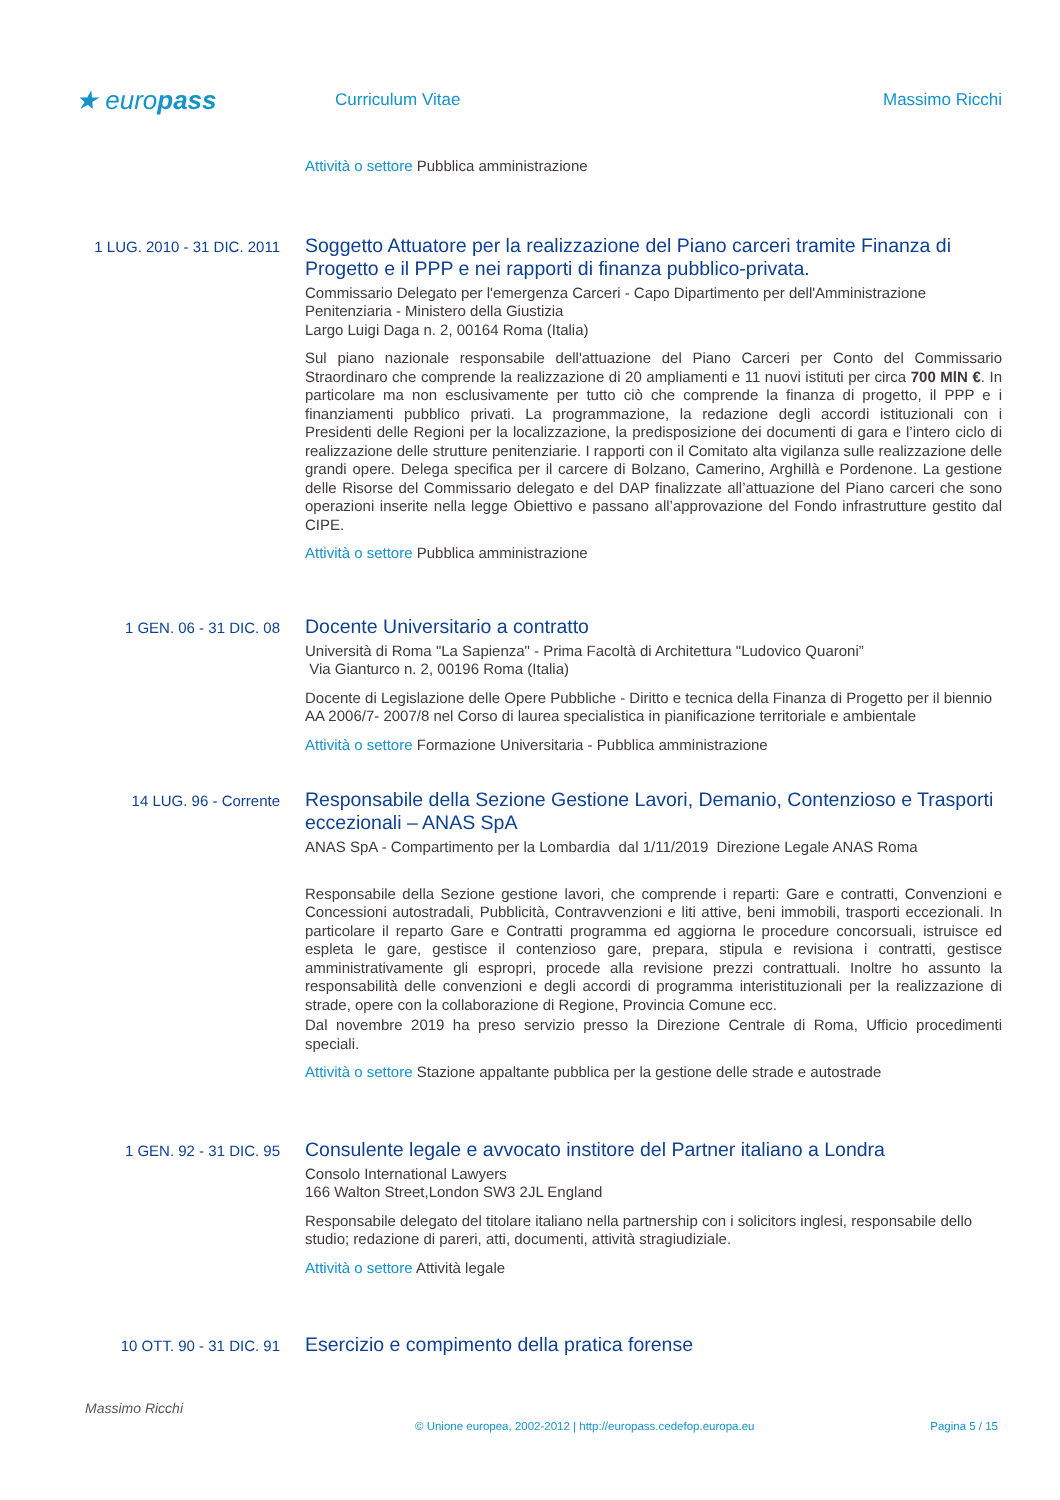★ europass
Curriculum Vitae Massimo Ricchi
Attività o settore Pubblica amministrazione
1 LUG. 2010 - 31 DIC. 2011
Soggetto Attuatore per la realizzazione del Piano carceri tramite Finanza di Progetto e il PPP e nei rapporti di finanza pubblico-privata.
Commissario Delegato per l'emergenza Carceri - Capo Dipartimento per dell'Amministrazione Penitenziaria - Ministero della Giustizia
Largo Luigi Daga n. 2, 00164 Roma (Italia)
Sul piano nazionale responsabile dell'attuazione del Piano Carceri per Conto del Commissario Straordinaro che comprende la realizzazione di 20 ampliamenti e 11 nuovi istituti per circa 700 MlN €. In particolare ma non esclusivamente per tutto ciò che comprende la finanza di progetto, il PPP e i finanziamenti pubblico privati. La programmazione, la redazione degli accordi istituzionali con i Presidenti delle Regioni per la localizzazione, la predisposizione dei documenti di gara e l’intero ciclo di realizzazione delle strutture penitenziarie. I rapporti con il Comitato alta vigilanza sulle realizzazione delle grandi opere. Delega specifica per il carcere di Bolzano, Camerino, Arghillà e Pordenone. La gestione delle Risorse del Commissario delegato e del DAP finalizzate all’attuazione del Piano carceri che sono operazioni inserite nella legge Obiettivo e passano all’approvazione del Fondo infrastrutture gestito dal CIPE.
Attività o settore Pubblica amministrazione
1 GEN. 06 - 31 DIC. 08
Docente Universitario a contratto
Università di Roma "La Sapienza" - Prima Facoltà di Architettura "Ludovico Quaroni”
Via Gianturco n. 2, 00196 Roma (Italia)
Docente di Legislazione delle Opere Pubbliche - Diritto e tecnica della Finanza di Progetto per il biennio AA 2006/7- 2007/8 nel Corso di laurea specialistica in pianificazione territoriale e ambientale
Attività o settore Formazione Universitaria - Pubblica amministrazione
14 LUG. 96 - Corrente
Responsabile della Sezione Gestione Lavori, Demanio, Contenzioso e Trasporti eccezionali – ANAS SpA
ANAS SpA - Compartimento per la Lombardia dal 1/11/2019 Direzione Legale ANAS Roma
Responsabile della Sezione gestione lavori, che comprende i reparti: Gare e contratti, Convenzioni e Concessioni autostradali, Pubblicità, Contravvenzioni e liti attive, beni immobili, trasporti eccezionali. In particolare il reparto Gare e Contratti programma ed aggiorna le procedure concorsuali, istruisce ed espleta le gare, gestisce il contenzioso gare, prepara, stipula e revisiona i contratti, gestisce amministrativamente gli espropri, procede alla revisione prezzi contrattuali. Inoltre ho assunto la responsabilità delle convenzioni e degli accordi di programma interistituzionali per la realizzazione di strade, opere con la collaborazione di Regione, Provincia Comune ecc.
Dal novembre 2019 ha preso servizio presso la Direzione Centrale di Roma, Ufficio procedimenti speciali.
Attività o settore Stazione appaltante pubblica per la gestione delle strade e autostrade
1 GEN. 92 - 31 DIC. 95
Consulente legale e avvocato institore del Partner italiano a Londra
Consolo International Lawyers
166 Walton Street,London SW3 2JL England
Responsabile delegato del titolare italiano nella partnership con i solicitors inglesi, responsabile dello studio; redazione di pareri, atti, documenti, attività stragiudiziale.
Attività o settore Attività legale
10 OTT. 90 - 31 DIC. 91
Esercizio e compimento della pratica forense
Massimo Ricchi
© Unione europea, 2002-2012 | http://europass.cedefop.europa.eu
Pagina 5 / 15